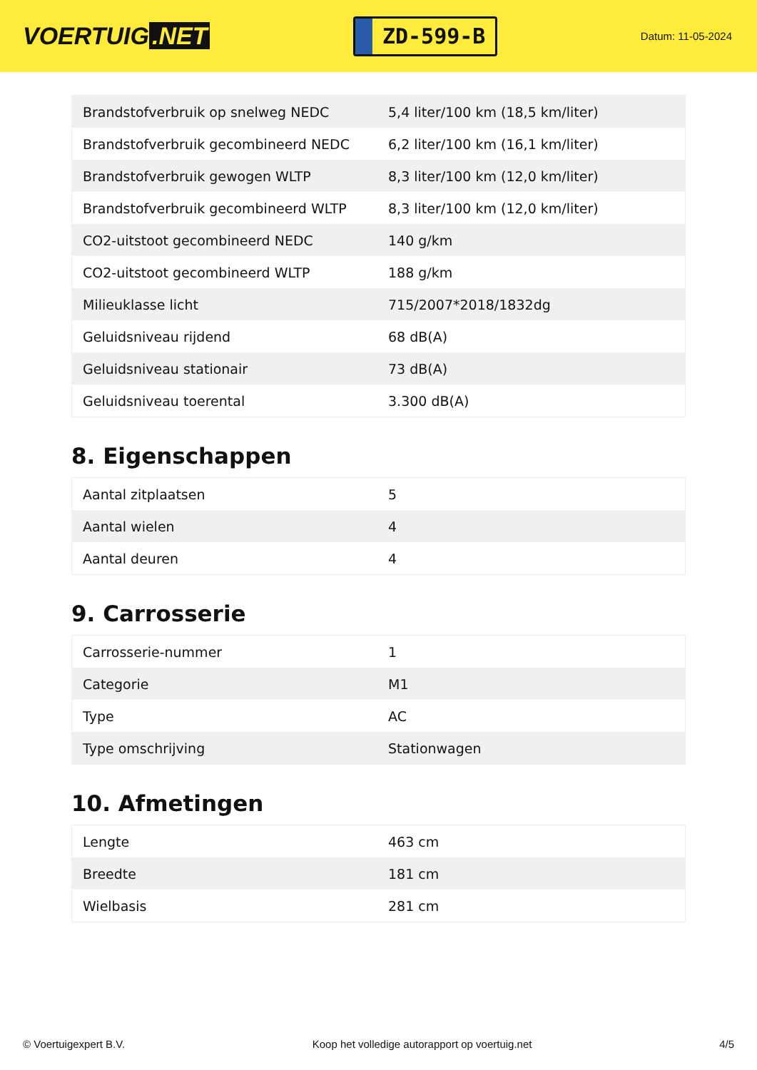VOERTUIG.NET
ZD-599-B
Datum: 11-05-2024
| Brandstofverbruik op snelweg NEDC | 5,4 liter/100 km (18,5 km/liter) |
| Brandstofverbruik gecombineerd NEDC | 6,2 liter/100 km (16,1 km/liter) |
| Brandstofverbruik gewogen WLTP | 8,3 liter/100 km (12,0 km/liter) |
| Brandstofverbruik gecombineerd WLTP | 8,3 liter/100 km (12,0 km/liter) |
| CO2-uitstoot gecombineerd NEDC | 140 g/km |
| CO2-uitstoot gecombineerd WLTP | 188 g/km |
| Milieuklasse licht | 715/2007*2018/1832dg |
| Geluidsniveau rijdend | 68 dB(A) |
| Geluidsniveau stationair | 73 dB(A) |
| Geluidsniveau toerental | 3.300 dB(A) |
8. Eigenschappen
| Aantal zitplaatsen | 5 |
| Aantal wielen | 4 |
| Aantal deuren | 4 |
9. Carrosserie
| Carrosserie-nummer | 1 |
| Categorie | M1 |
| Type | AC |
| Type omschrijving | Stationwagen |
10. Afmetingen
| Lengte | 463 cm |
| Breedte | 181 cm |
| Wielbasis | 281 cm |
© Voertuigexpert B.V. Koop het volledige autorapport op voertuig.net 4/5